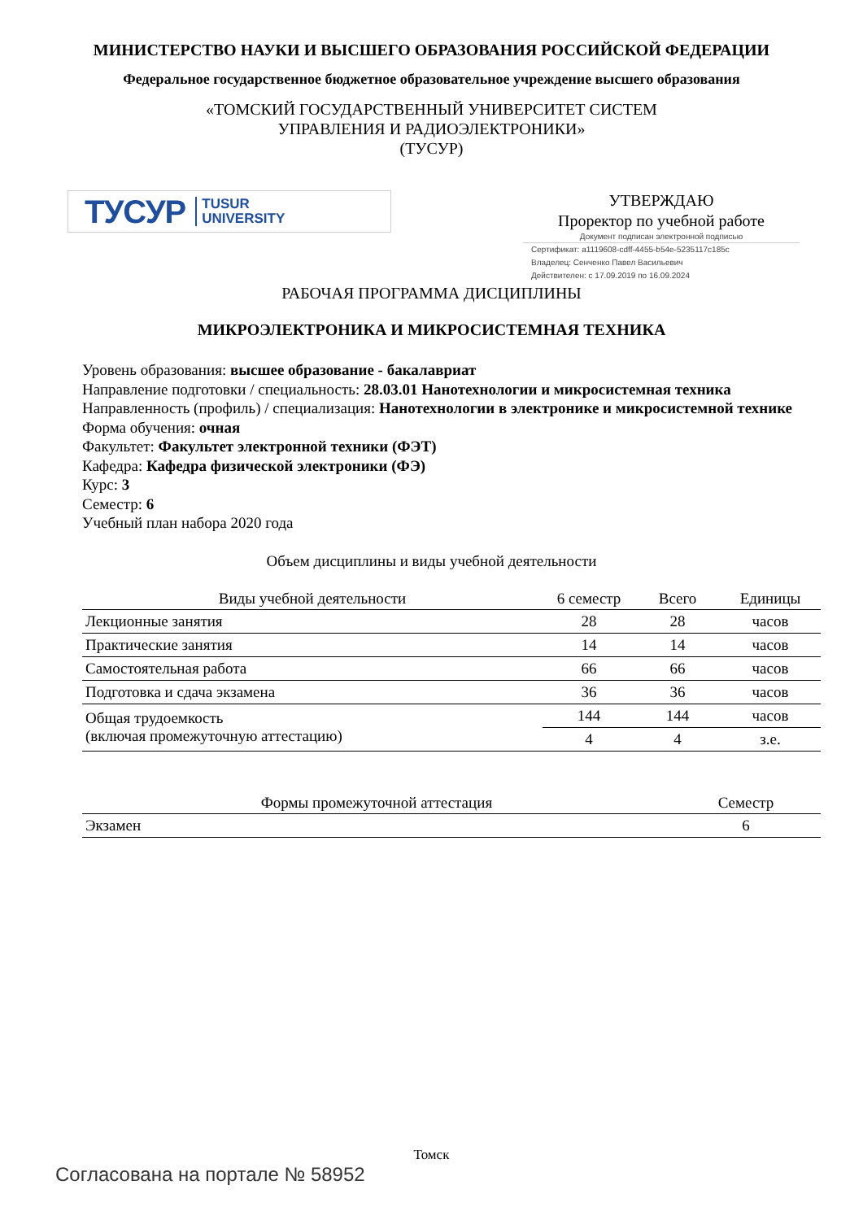МИНИСТЕРСТВО НАУКИ И ВЫСШЕГО ОБРАЗОВАНИЯ РОССИЙСКОЙ ФЕДЕРАЦИИ
Федеральное государственное бюджетное образовательное учреждение высшего образования
«ТОМСКИЙ ГОСУДАРСТВЕННЫЙ УНИВЕРСИТЕТ СИСТЕМ
УПРАВЛЕНИЯ И РАДИОЭЛЕКТРОНИКИ»
(ТУСУР)
ТУСУР TUSUR
UNIVERSITY
УТВЕРЖДАЮ
Проректор по учебной работе
Документ подписан электронной подписью
Сертификат: a1119608-cdff-4455-b54e-5235117c185c
Владелец: Сенченко Павел Васильевич
Действителен: с 17.09.2019 по 16.09.2024
РАБОЧАЯ ПРОГРАММА ДИСЦИПЛИНЫ
МИКРОЭЛЕКТРОНИКА И МИКРОСИСТЕМНАЯ ТЕХНИКА
Уровень образования: высшее образование - бакалавриат
Направление подготовки / специальность: 28.03.01 Нанотехнологии и микросистемная техника
Направленность (профиль) / специализация: Нанотехнологии в электронике и микросистемной технике
Форма обучения: очная
Факультет: Факультет электронной техники (ФЭТ)
Кафедра: Кафедра физической электроники (ФЭ)
Курс: 3
Семестр: 6
Учебный план набора 2020 года
Объем дисциплины и виды учебной деятельности
| Виды учебной деятельности | 6 семестр | Всего | Единицы |
| --- | --- | --- | --- |
| Лекционные занятия | 28 | 28 | часов |
| Практические занятия | 14 | 14 | часов |
| Самостоятельная работа | 66 | 66 | часов |
| Подготовка и сдача экзамена | 36 | 36 | часов |
| Общая трудоемкость (включая промежуточную аттестацию) | 144 | 144 | часов |
| | 4 | 4 | з.е. |
| Формы промежуточной аттестация | Семестр |
| --- | --- |
| Экзамен | 6 |
Томск
Согласована на портале № 58952